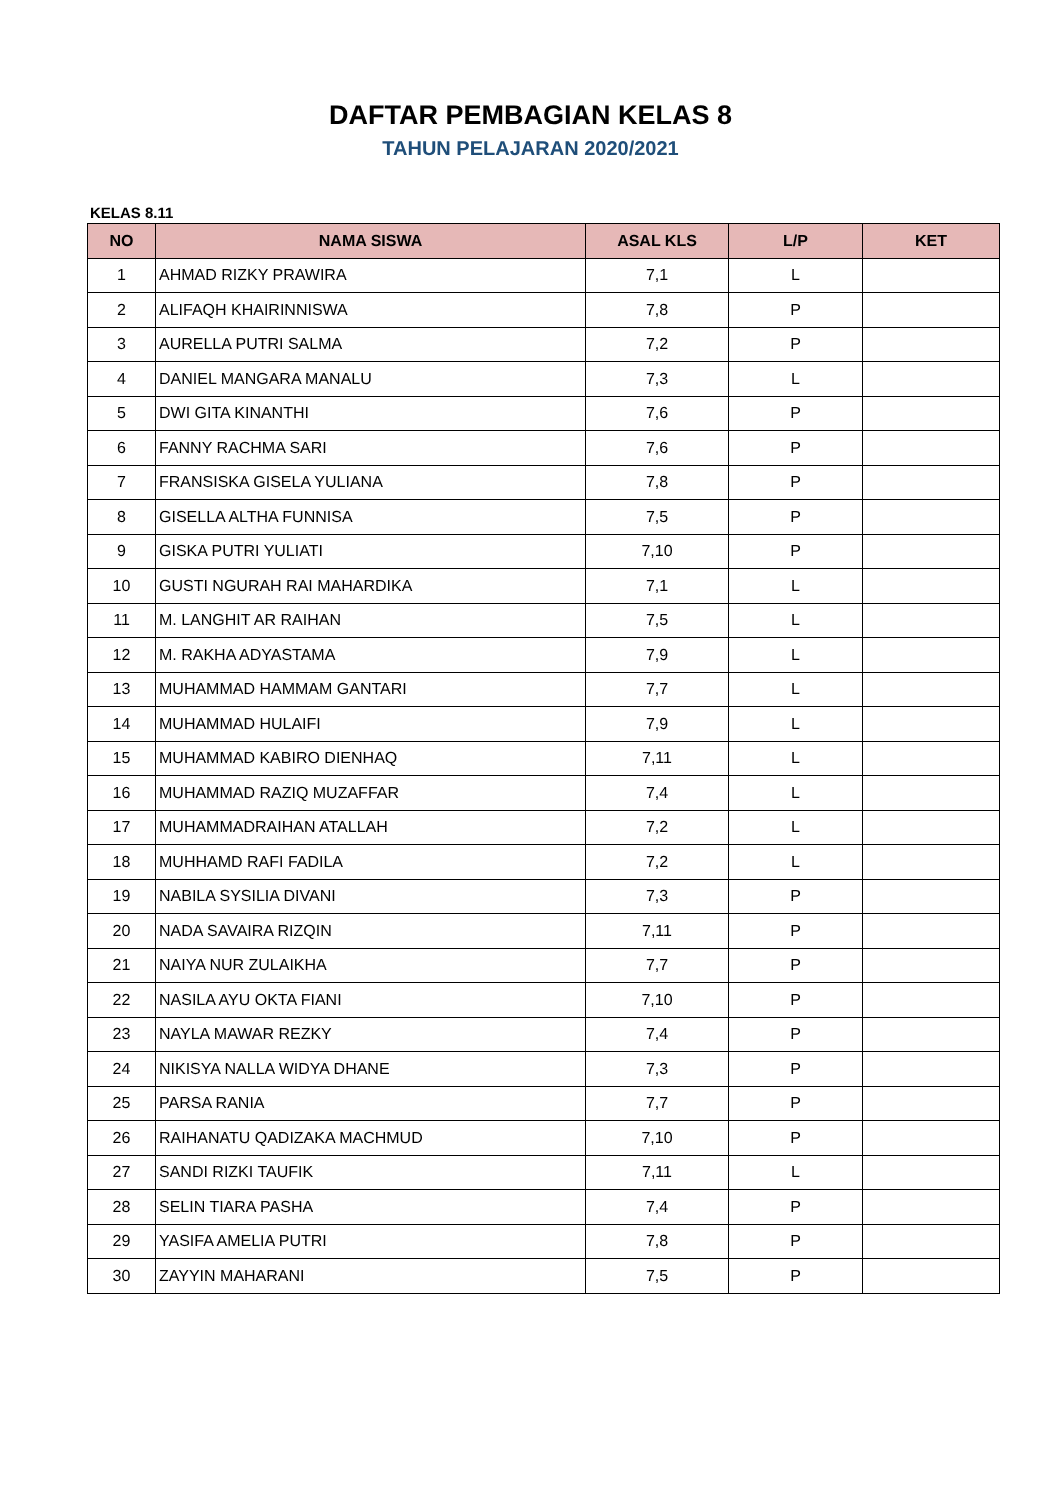DAFTAR PEMBAGIAN KELAS 8
TAHUN PELAJARAN 2020/2021
KELAS 8.11
| NO | NAMA SISWA | ASAL KLS | L/P | KET |
| --- | --- | --- | --- | --- |
| 1 | AHMAD RIZKY PRAWIRA | 7,1 | L | |
| 2 | ALIFAQH KHAIRINNISWA | 7,8 | P | |
| 3 | AURELLA PUTRI SALMA | 7,2 | P | |
| 4 | DANIEL MANGARA MANALU | 7,3 | L | |
| 5 | DWI GITA KINANTHI | 7,6 | P | |
| 6 | FANNY RACHMA SARI | 7,6 | P | |
| 7 | FRANSISKA GISELA YULIANA | 7,8 | P | |
| 8 | GISELLA ALTHA FUNNISA | 7,5 | P | |
| 9 | GISKA PUTRI YULIATI | 7,10 | P | |
| 10 | GUSTI NGURAH RAI MAHARDIKA | 7,1 | L | |
| 11 | M. LANGHIT AR RAIHAN | 7,5 | L | |
| 12 | M. RAKHA ADYASTAMA | 7,9 | L | |
| 13 | MUHAMMAD HAMMAM GANTARI | 7,7 | L | |
| 14 | MUHAMMAD HULAIFI | 7,9 | L | |
| 15 | MUHAMMAD KABIRO DIENHAQ | 7,11 | L | |
| 16 | MUHAMMAD RAZIQ MUZAFFAR | 7,4 | L | |
| 17 | MUHAMMADRAIHAN ATALLAH | 7,2 | L | |
| 18 | MUHHAMD RAFI FADILA | 7,2 | L | |
| 19 | NABILA SYSILIA DIVANI | 7,3 | P | |
| 20 | NADA SAVAIRA RIZQIN | 7,11 | P | |
| 21 | NAIYA NUR ZULAIKHA | 7,7 | P | |
| 22 | NASILA AYU OKTA FIANI | 7,10 | P | |
| 23 | NAYLA MAWAR REZKY | 7,4 | P | |
| 24 | NIKISYA NALLA WIDYA DHANE | 7,3 | P | |
| 25 | PARSA RANIA | 7,7 | P | |
| 26 | RAIHANATU QADIZAKA MACHMUD | 7,10 | P | |
| 27 | SANDI RIZKI TAUFIK | 7,11 | L | |
| 28 | SELIN TIARA PASHA | 7,4 | P | |
| 29 | YASIFA AMELIA PUTRI | 7,8 | P | |
| 30 | ZAYYIN MAHARANI | 7,5 | P | |